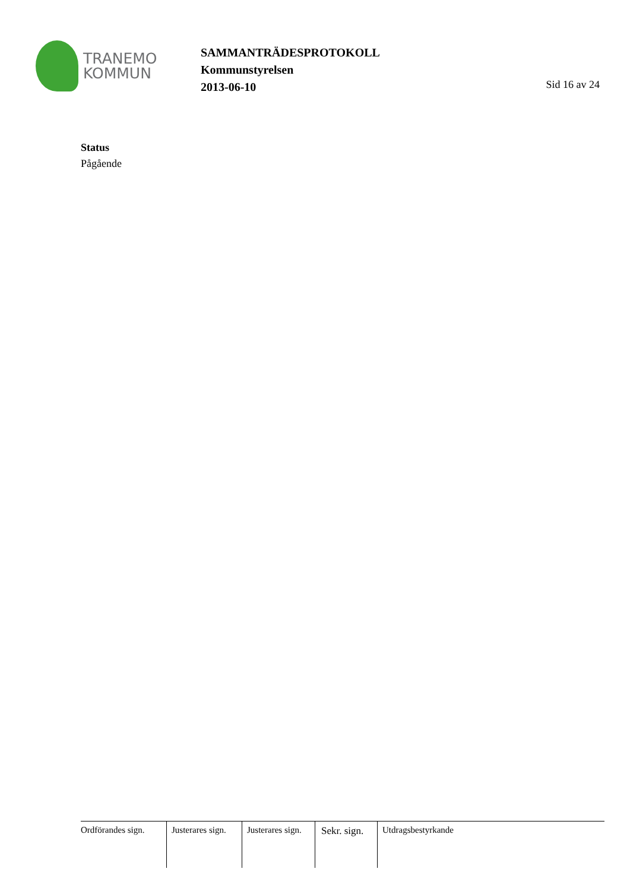TRANEMO
KOMMUN
SAMMANTRÄDESPROTOKOLL
Kommunstyrelsen
2013-06-10
Sid 16 av 24
Status
Pågående
Ordförandes sign.
Justerares sign.
Justerares sign.
Sekr. sign.
Utdragsbestyrkande